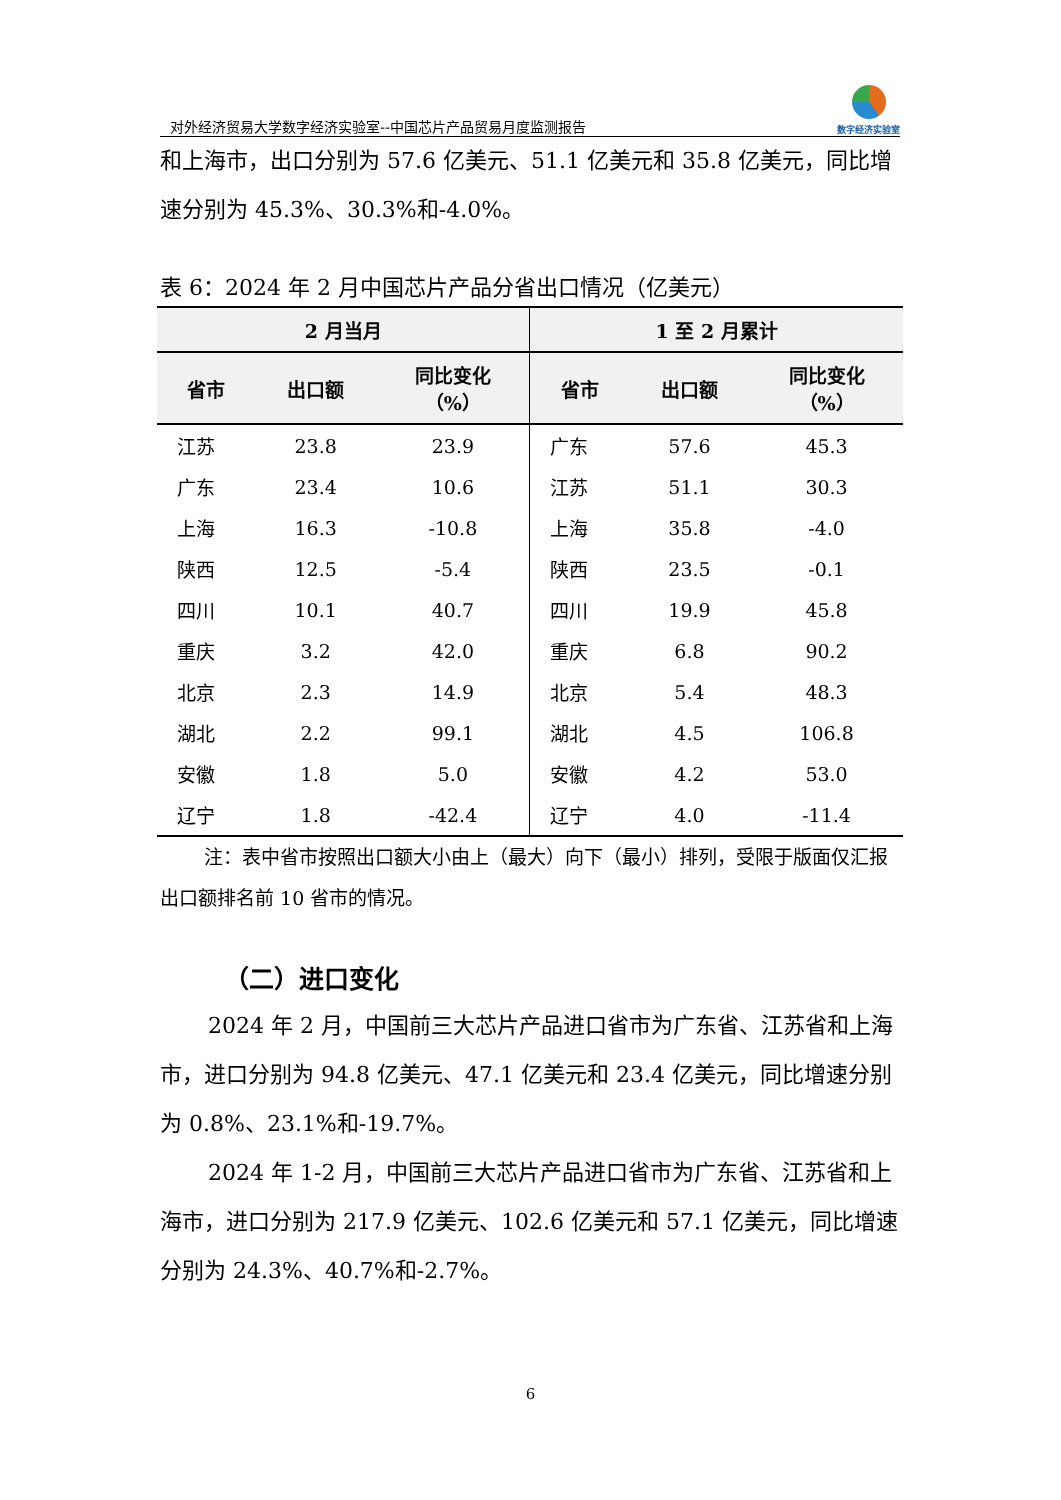对外经济贸易大学数字经济实验室--中国芯片产品贸易月度监测报告
数字经济实验室
和上海市，出口分别为 57.6 亿美元、51.1 亿美元和 35.8 亿美元，同比增速分别为 45.3%、30.3%和-4.0%。
表 6：2024 年 2 月中国芯片产品分省出口情况（亿美元）
| 2 月当月 | | | 1 至 2 月累计 | | |
| --- | --- | --- | --- | --- | --- |
| 省市 | 出口额 | 同比变化 （%） | 省市 | 出口额 | 同比变化 （%） |
| 江苏 | 23.8 | 23.9 | 广东 | 57.6 | 45.3 |
| 广东 | 23.4 | 10.6 | 江苏 | 51.1 | 30.3 |
| 上海 | 16.3 | -10.8 | 上海 | 35.8 | -4.0 |
| 陕西 | 12.5 | -5.4 | 陕西 | 23.5 | -0.1 |
| 四川 | 10.1 | 40.7 | 四川 | 19.9 | 45.8 |
| 重庆 | 3.2 | 42.0 | 重庆 | 6.8 | 90.2 |
| 北京 | 2.3 | 14.9 | 北京 | 5.4 | 48.3 |
| 湖北 | 2.2 | 99.1 | 湖北 | 4.5 | 106.8 |
| 安徽 | 1.8 | 5.0 | 安徽 | 4.2 | 53.0 |
| 辽宁 | 1.8 | -42.4 | 辽宁 | 4.0 | -11.4 |
注：表中省市按照出口额大小由上（最大）向下（最小）排列，受限于版面仅汇报出口额排名前 10 省市的情况。
（二）进口变化
2024 年 2 月，中国前三大芯片产品进口省市为广东省、江苏省和上海市，进口分别为 94.8 亿美元、47.1 亿美元和 23.4 亿美元，同比增速分别为 0.8%、23.1%和-19.7%。
2024 年 1-2 月，中国前三大芯片产品进口省市为广东省、江苏省和上海市，进口分别为 217.9 亿美元、102.6 亿美元和 57.1 亿美元，同比增速分别为 24.3%、40.7%和-2.7%。
6